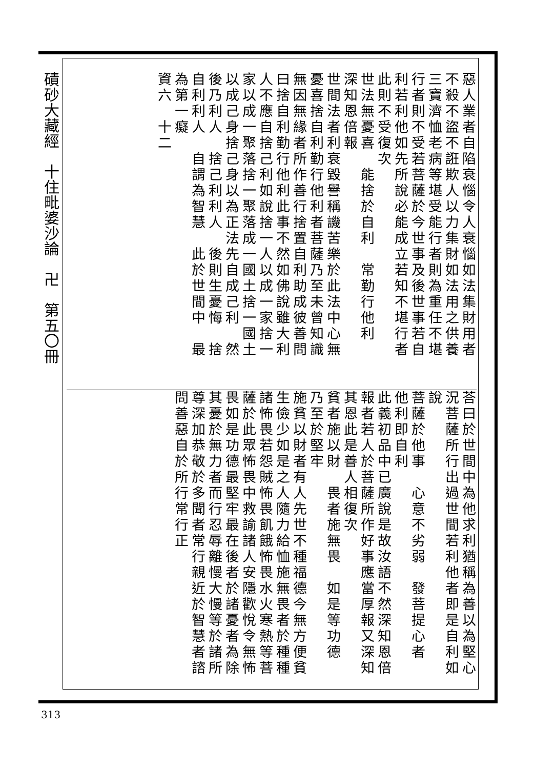磧砂大藏經　十住毗婆沙論　卍　第五〇冊
惡人業者自陷衰惱令人衰惱如法集財用者不殺不盜不誑欺人以力集財如法用之供養三寶濟恤老病等堪受能行者則為重任不堪行者則不受若菩薩於今世事及後世事若自利若利他如先所說必能成立若知不堪行者此則不受復次
世法無憂喜　能捨於自利　常勤行他利　深知恩倍報
世間法者利衰毀譽稱譏苦樂於此法中心無憂喜捨自利勤行他利者菩薩乃至未曾知識無因無緣者所作善行捨置自利助成彼善問曰捨自利勤行他利此事不然如佛說雖大利人不應自捨己利如說捨一人以成一家捨一家以成一聚落捨一聚落成一國土捨一國土以成己身捨己身以為正法先自成己利　然後乃利人　捨己利利人　後則生憂悔　捨自利利人　自謂為智慧　此於世間中　最為第一癡
資六　十二
荅曰於世間中為他求利猶稱為善以為堅心況菩薩所行出過世間若利他者即是自利如說
菩薩於他事　心意不劣弱　發菩提心者　他利即自利
此義初品中已廣說是故汝語不然深知恩倍報者若人於菩薩所作好事應當厚報又深知其恩此是善人相復次
貧者施以財　畏者施無畏　如是等功德　乃至於堅牢
施貧以財者有人先世不種福德今無方便貧生儉少如是之人隨力給恤施無畏者於種種諸怖畏若怨賊怖畏飢餓怖畏水火寒熱等菩薩於此眾怖畏中救諭諸人安隱歡悅令無怖畏如是功德最堅牢最在後者於諸憂者為除其憂於無力者而行忍辱離慢大慢等於諸所尊深加恭敬於多聞者常行親近於智慧者諮問善惡自於所行常行正
313